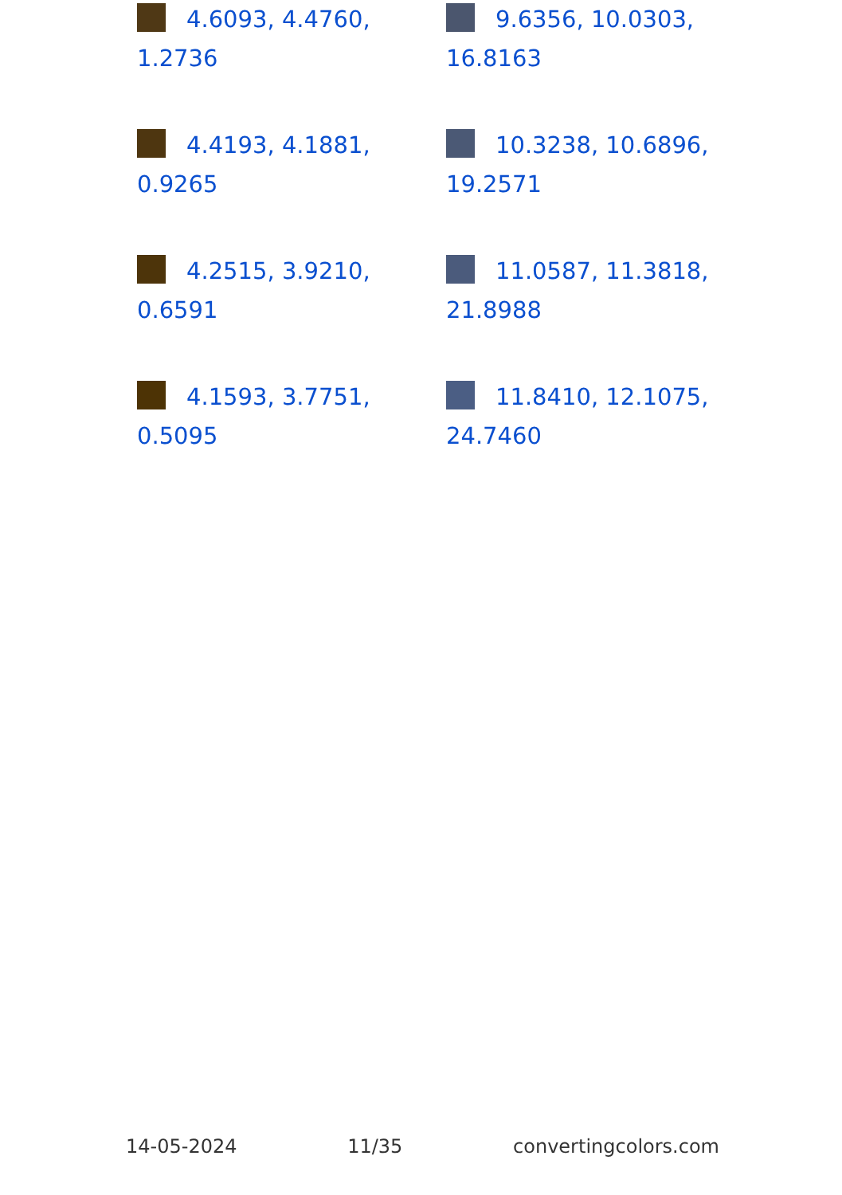4.6093, 4.4760, 1.2736
9.6356, 10.0303, 16.8163
4.4193, 4.1881, 0.9265
10.3238, 10.6896, 19.2571
4.2515, 3.9210, 0.6591
11.0587, 11.3818, 21.8988
4.1593, 3.7751, 0.5095
11.8410, 12.1075, 24.7460
14-05-2024 11/35 convertingcolors.com